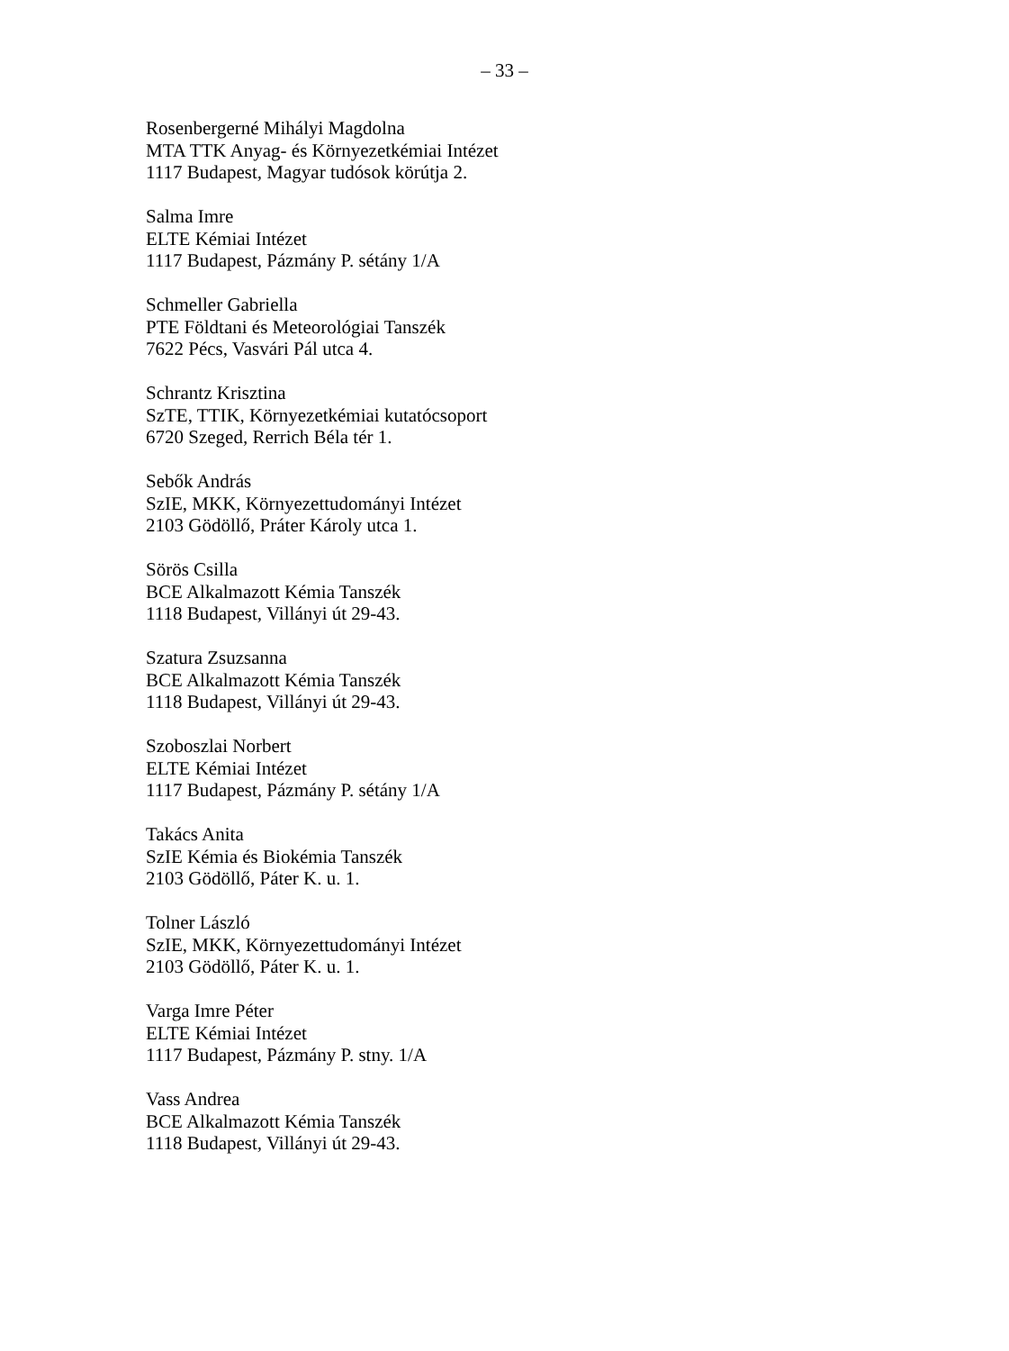– 33 –
Rosenbergerné Mihályi Magdolna
MTA TTK Anyag- és Környezetkémiai Intézet
1117 Budapest, Magyar tudósok körútja 2.
Salma Imre
ELTE Kémiai Intézet
1117 Budapest, Pázmány P. sétány 1/A
Schmeller Gabriella
PTE Földtani és Meteorológiai Tanszék
7622 Pécs, Vasvári Pál utca 4.
Schrantz Krisztina
SzTE, TTIK, Környezetkémiai kutatócsoport
6720 Szeged, Rerrich Béla tér 1.
Sebők András
SzIE, MKK, Környezettudományi Intézet
2103 Gödöllő, Práter Károly utca 1.
Sörös Csilla
BCE Alkalmazott Kémia Tanszék
1118 Budapest, Villányi út 29-43.
Szatura Zsuzsanna
BCE Alkalmazott Kémia Tanszék
1118 Budapest, Villányi út 29-43.
Szoboszlai Norbert
ELTE Kémiai Intézet
1117 Budapest, Pázmány P. sétány 1/A
Takács Anita
SzIE Kémia és Biokémia Tanszék
2103 Gödöllő, Páter K. u. 1.
Tolner László
SzIE, MKK, Környezettudományi Intézet
2103 Gödöllő, Páter K. u. 1.
Varga Imre Péter
ELTE Kémiai Intézet
1117 Budapest, Pázmány P. stny. 1/A
Vass Andrea
BCE Alkalmazott Kémia Tanszék
1118 Budapest, Villányi út 29-43.